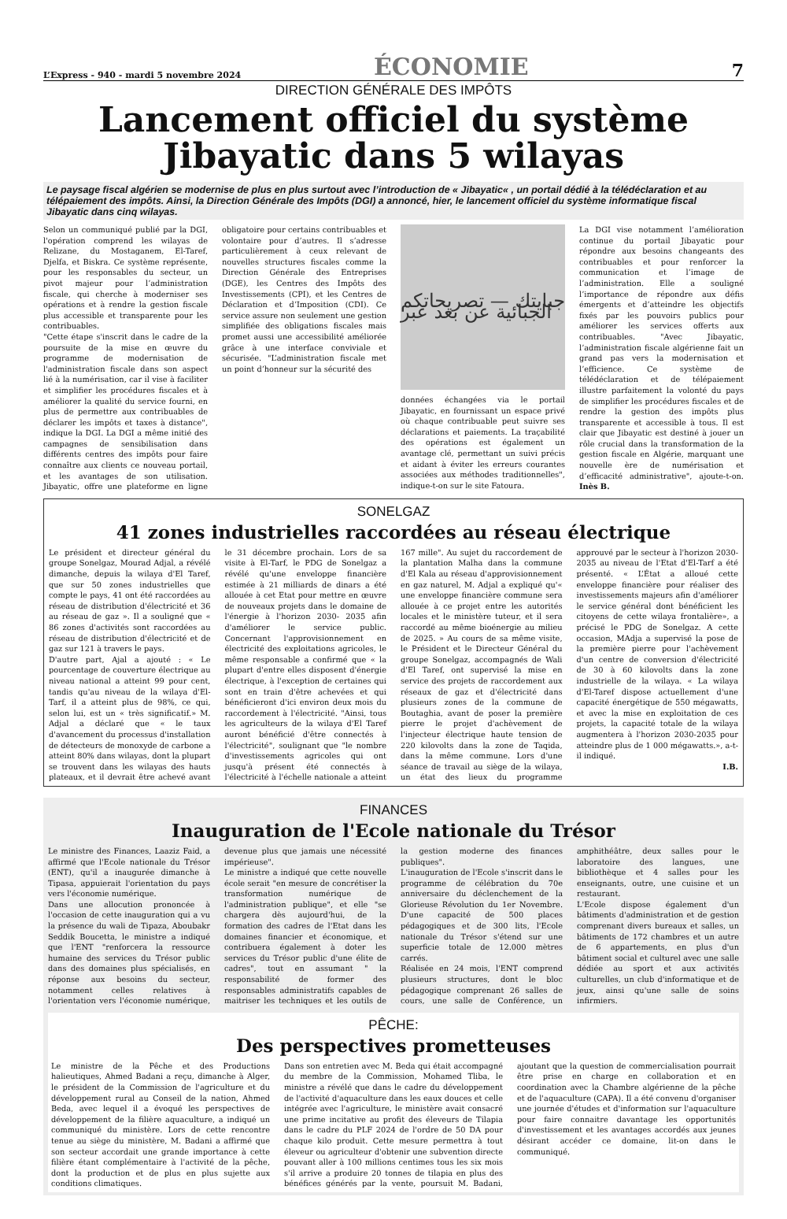L’Express - 940 - mardi 5 novembre 2024
ÉCONOMIE
7
DIRECTION GÉNÉRALE DES IMPÔTS
Lancement officiel du système Jibayatic dans 5 wilayas
Le paysage fiscal algérien se modernise de plus en plus surtout avec l’introduction de « Jibayatic« , un portail dédié à la télédéclaration et au télépaiement des impôts. Ainsi, la Direction Générale des Impôts (DGI) a annoncé, hier, le lancement officiel du système informatique fiscal Jibayatic dans cinq wilayas.
Selon un communiqué publié par la DGI, l'opération comprend les wilayas de Relizane, du Mostaganem, El-Taref, Djelfa, et Biskra. Ce système représente, pour les responsables du secteur, un pivot majeur pour l’administration fiscale, qui cherche à moderniser ses opérations et à rendre la gestion fiscale plus accessible et transparente pour les contribuables.
"Cette étape s'inscrit dans le cadre de la poursuite de la mise en œuvre du programme de modernisation de l'administration fiscale dans son aspect lié à la numérisation, car il vise à faciliter et simplifier les procédures fiscales et à améliorer la qualité du service fourni, en plus de permettre aux contribuables de déclarer les impôts et taxes à distance", indique la DGI. La DGI a même initié des campagnes de sensibilisation dans différents centres des impôts pour faire connaître aux clients ce nouveau portail, et les avantages de son utilisation. Jibayatic, offre une plateforme en ligne obligatoire pour certains contribuables et volontaire pour d’autres. Il s’adresse particulièrement à ceux relevant de nouvelles structures fiscales comme la Direction Générale des Entreprises (DGE), les Centres des Impôts des Investissements (CPI), et les Centres de Déclaration et d’Imposition (CDI). Ce service assure non seulement une gestion simplifiée des obligations fiscales mais promet aussi une accessibilité améliorée grâce à une interface conviviale et sécurisée. "L’administration fiscale met un point d’honneur sur la sécurité des
جبايتك — تصريحاتكم الجبائية عن بعد عبر
données échangées via le portail Jibayatic, en fournissant un espace privé où chaque contribuable peut suivre ses déclarations et paiements. La traçabilité des opérations est également un avantage clé, permettant un suivi précis et aidant à éviter les erreurs courantes associées aux méthodes traditionnelles", indique-t-on sur le site Fatoura.
La DGI vise notamment l’amélioration continue du portail Jibayatic pour répondre aux besoins changeants des contribuables et pour renforcer la communication et l’image de l’administration. Elle a souligné l’importance de répondre aux défis émergents et d’atteindre les objectifs fixés par les pouvoirs publics pour améliorer les services offerts aux contribuables. "Avec Jibayatic, l’administration fiscale algérienne fait un grand pas vers la modernisation et l’efficience. Ce système de télédéclaration et de télépaiement illustre parfaitement la volonté du pays de simplifier les procédures fiscales et de rendre la gestion des impôts plus transparente et accessible à tous. Il est clair que Jibayatic est destiné à jouer un rôle crucial dans la transformation de la gestion fiscale en Algérie, marquant une nouvelle ère de numérisation et d’efficacité administrative", ajoute-t-on. Inès B.
SONELGAZ
41 zones industrielles raccordées au réseau électrique
Le président et directeur général du groupe Sonelgaz, Mourad Adjal, a révélé dimanche, depuis la wilaya d'El Taref, que sur 50 zones industrielles que compte le pays, 41 ont été raccordées au réseau de distribution d'électricité et 36 au réseau de gaz ». Il a souligné que « 86 zones d'activités sont raccordées au réseau de distribution d'électricité et de gaz sur 121 à travers le pays.
D'autre part, Ajal a ajouté : « Le pourcentage de couverture électrique au niveau national a atteint 99 pour cent, tandis qu'au niveau de la wilaya d'El-Tarf, il a atteint plus de 98%, ce qui, selon lui, est un « très significatif.» M. Adjal a déclaré que « le taux d'avancement du processus d'installation de détecteurs de monoxyde de carbone a atteint 80% dans wilayas, dont la plupart se trouvent dans les wilayas des hauts plateaux, et il devrait être achevé avant le 31 décembre prochain. Lors de sa visite à El-Tarf, le PDG de Sonelgaz a révélé qu'une enveloppe financière estimée à 21 milliards de dinars a été allouée à cet Etat pour mettre en œuvre de nouveaux projets dans le domaine de l'énergie à l'horizon 2030- 2035 afin d'améliorer le service public. Concernant l'approvisionnement en électricité des exploitations agricoles, le même responsable a confirmé que « la plupart d'entre elles disposent d'énergie électrique, à l'exception de certaines qui sont en train d'être achevées et qui bénéficieront d'ici environ deux mois du raccordement à l'électricité. "Ainsi, tous les agriculteurs de la wilaya d'El Taref auront bénéficié d'être connectés à l'électricité", soulignant que "le nombre d'investissements agricoles qui ont jusqu'à présent été connectés à l'électricité à l'échelle nationale a atteint 167 mille". Au sujet du raccordement de la plantation Malha dans la commune d'El Kala au réseau d'approvisionnement en gaz naturel, M. Adjal a expliqué qu'« une enveloppe financière commune sera allouée à ce projet entre les autorités locales et le ministère tuteur, et il sera raccordé au même bioénergie au milieu de 2025. » Au cours de sa même visite, le Président et le Directeur Général du groupe Sonelgaz, accompagnés de Wali d'El Taref, ont supervisé la mise en service des projets de raccordement aux réseaux de gaz et d'électricité dans plusieurs zones de la commune de Boutaghia, avant de poser la première pierre le projet d'achèvement de l'injecteur électrique haute tension de 220 kilovolts dans la zone de Taqida, dans la même commune. Lors d'une séance de travail au siège de la wilaya, un état des lieux du programme approuvé par le secteur à l'horizon 2030-2035 au niveau de l'Etat d'El-Tarf a été présenté. « L’État a alloué cette enveloppe financière pour réaliser des investissements majeurs afin d'améliorer le service général dont bénéficient les citoyens de cette wilaya frontalière», a précisé le PDG de Sonelgaz. A cette occasion, MAdja a supervisé la pose de la première pierre pour l'achèvement d'un centre de conversion d'électricité de 30 à 60 kilovolts dans la zone industrielle de la wilaya. « La wilaya d'El-Taref dispose actuellement d'une capacité énergétique de 550 mégawatts, et avec la mise en exploitation de ces projets, la capacité totale de la wilaya augmentera à l'horizon 2030-2035 pour atteindre plus de 1 000 mégawatts.», a-t-il indiqué.
I.B.
FINANCES
Inauguration de l'Ecole nationale du Trésor
Le ministre des Finances, Laaziz Faid, a affirmé que l'Ecole nationale du Trésor (ENT), qu'il a inaugurée dimanche à Tipasa, appuierait l'orientation du pays vers l'économie numérique.
Dans une allocution prononcée à l'occasion de cette inauguration qui a vu la présence du wali de Tipaza, Aboubakr Seddik Boucetta, le ministre a indiqué que l'ENT "renforcera la ressource humaine des services du Trésor public dans des domaines plus spécialisés, en réponse aux besoins du secteur, notamment celles relatives à l'orientation vers l'économie numérique, devenue plus que jamais une nécessité impérieuse".
Le ministre a indiqué que cette nouvelle école serait "en mesure de concrétiser la transformation numérique de l'administration publique", et elle "se chargera dès aujourd'hui, de la formation des cadres de l'Etat dans les domaines financier et économique, et contribuera également à doter les services du Trésor public d'une élite de cadres", tout en assumant " la responsabilité de former des responsables administratifs capables de maitriser les techniques et les outils de la gestion moderne des finances publiques".
L'inauguration de l'Ecole s'inscrit dans le programme de célébration du 70e anniversaire du déclenchement de la Glorieuse Révolution du 1er Novembre. D'une capacité de 500 places pédagogiques et de 300 lits, l'Ecole nationale du Trésor s'étend sur une superficie totale de 12.000 mètres carrés.
Réalisée en 24 mois, l'ENT comprend plusieurs structures, dont le bloc pédagogique comprenant 26 salles de cours, une salle de Conférence, un amphithéâtre, deux salles pour le laboratoire des langues, une bibliothèque et 4 salles pour les enseignants, outre, une cuisine et un restaurant.
L'Ecole dispose également d'un bâtiments d'administration et de gestion comprenant divers bureaux et salles, un bâtiments de 172 chambres et un autre de 6 appartements, en plus d'un bâtiment social et culturel avec une salle dédiée au sport et aux activités culturelles, un club d'informatique et de jeux, ainsi qu'une salle de soins infirmiers.
PÊCHE:
Des perspectives prometteuses
Le ministre de la Pêche et des Productions halieutiques, Ahmed Badani a reçu, dimanche à Alger, le président de la Commission de l'agriculture et du développement rural au Conseil de la nation, Ahmed Beda, avec lequel il a évoqué les perspectives de développement de la filière aquaculture, a indiqué un communiqué du ministère. Lors de cette rencontre tenue au siège du ministère, M. Badani a affirmé que son secteur accordait une grande importance à cette filière étant complémentaire à l'activité de la pêche, dont la production et de plus en plus sujette aux conditions climatiques.
Dans son entretien avec M. Beda qui était accompagné du membre de la Commission, Mohamed Tliba, le ministre a révélé que dans le cadre du développement de l'activité d'aquaculture dans les eaux douces et celle intégrée avec l'agriculture, le ministère avait consacré une prime incitative au profit des éleveurs de Tilapia dans le cadre du PLF 2024 de l'ordre de 50 DA pour chaque kilo produit. Cette mesure permettra à tout éleveur ou agriculteur d'obtenir une subvention directe pouvant aller à 100 millions centimes tous les six mois s'il arrive a produire 20 tonnes de tilapia en plus des bénéfices générés par la vente, poursuit M. Badani, ajoutant que la question de commercialisation pourrait être prise en charge en collaboration et en coordination avec la Chambre algérienne de la pêche et de l'aquaculture (CAPA). Il a été convenu d'organiser une journée d'études et d'information sur l'aquaculture pour faire connaitre davantage les opportunités d'investissement et les avantages accordés aux jeunes désirant accéder ce domaine, lit-on dans le communiqué.